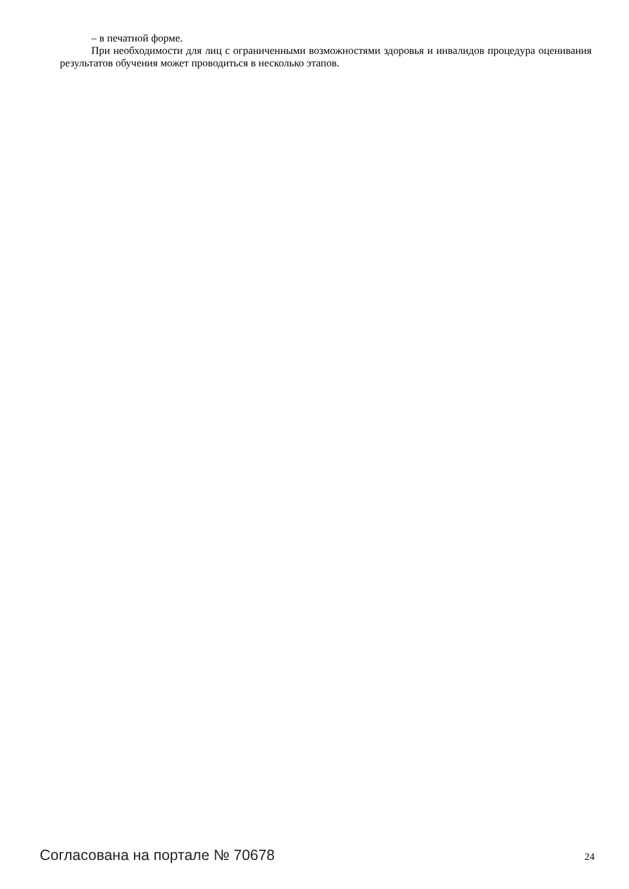– в печатной форме.
При необходимости для лиц с ограниченными возможностями здоровья и инвалидов процедура оценивания результатов обучения может проводиться в несколько этапов.
Согласована на портале № 70678 24